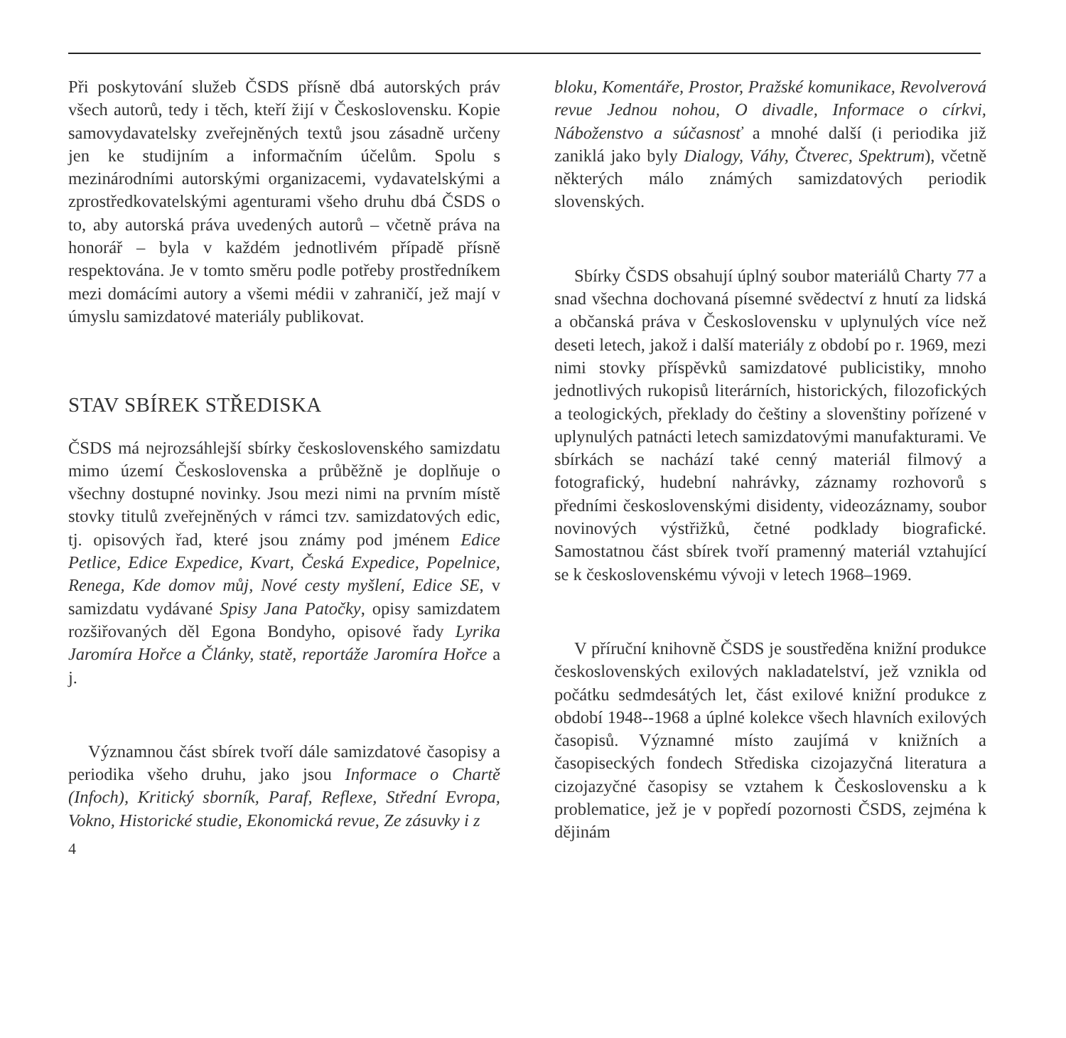Při poskytování služeb ČSDS přísně dbá autorských práv všech autorů, tedy i těch, kteří žijí v Československu. Kopie samovydavatelsky zveřejněných textů jsou zásadně určeny jen ke studijním a informačním účelům. Spolu s mezinárodními autorskými organizacemi, vydavatelskými a zprostředkovatelskými agenturami všeho druhu dbá ČSDS o to, aby autorská práva uvedených autorů – včetně práva na honorář – byla v každém jednotlivém případě přísně respektována. Je v tomto směru podle potřeby prostředníkem mezi domácími autory a všemi médii v zahraničí, jež mají v úmyslu samizdatové materiály publikovat.
STAV SBÍREK STŘEDISKA
ČSDS má nejrozsáhlejší sbírky československého samizdatu mimo území Československa a průběžně je doplňuje o všechny dostupné novinky. Jsou mezi nimi na prvním místě stovky titulů zveřejněných v rámci tzv. samizdatových edic, tj. opisových řad, které jsou známy pod jménem Edice Petlice, Edice Expedice, Kvart, Česká Expedice, Popelnice, Renega, Kde domov můj, Nové cesty myšlení, Edice SE, v samizdatu vydávané Spisy Jana Patočky, opisy samizdatem rozšiřovaných děl Egona Bondyho, opisové řady Lyrika Jaromíra Hořce a Články, statě, reportáže Jaromíra Hořce a j.
Významnou část sbírek tvoří dále samizdatové časopisy a periodika všeho druhu, jako jsou Informace o Chartě (Infoch), Kritický sborník, Paraf, Reflexe, Střední Evropa, Vokno, Historické studie, Ekonomická revue, Ze zásuvky i z
4
bloku, Komentáře, Prostor, Pražské komunikace, Revolverová revue Jednou nohou, O divadle, Informace o církvi, Náboženstvo a súčasnosť a mnohé další (i periodika již zaniklá jako byly Dialogy, Váhy, Čtverec, Spektrum), včetně některých málo známých samizdatových periodik slovenských.
Sbírky ČSDS obsahují úplný soubor materiálů Charty 77 a snad všechna dochovaná písemné svědectví z hnutí za lidská a občanská práva v Československu v uplynulých více než deseti letech, jakož i další materiály z období po r. 1969, mezi nimi stovky příspěvků samizdatové publicistiky, mnoho jednotlivých rukopisů literárních, historických, filozofických a teologických, překlady do češtiny a slovenštiny pořízené v uplynulých patnácti letech samizdatovými manufakturami. Ve sbírkách se nachází také cenný materiál filmový a fotografický, hudební nahrávky, záznamy rozhovorů s předními československými disidenty, videozáznamy, soubor novinových výstřižků, četné podklady biografické. Samostatnou část sbírek tvoří pramenný materiál vztahující se k československému vývoji v letech 1968–1969.
V příruční knihovně ČSDS je soustředěna knižní produkce československých exilových nakladatelství, jež vznikla od počátku sedmdesátých let, část exilové knižní produkce z období 1948--1968 a úplné kolekce všech hlavních exilových časopisů. Významné místo zaujímá v knižních a časopiseckých fondech Střediska cizojazyčná literatura a cizojazyčné časopisy se vztahem k Československu a k problematice, jež je v popředí pozornosti ČSDS, zejména k dějinám